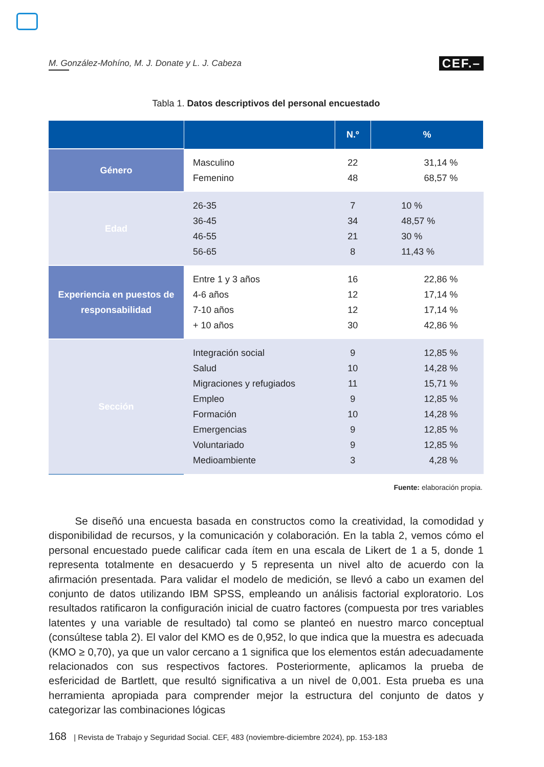M. González-Mohíno, M. J. Donate y L. J. Cabeza CEF.–
Tabla 1. Datos descriptivos del personal encuestado
| | | N.º | % |
| --- | --- | --- | --- |
| Género | Masculino Femenino | 22 48 | 31,14 % 68,57 % |
| Edad | 26-35 36-45 46-55 56-65 | 7 34 21 8 | 10 % 48,57 % 30 % 11,43 % |
| Experiencia en puestos de responsabilidad | Entre 1 y 3 años 4-6 años 7-10 años + 10 años | 16 12 12 30 | 22,86 % 17,14 % 17,14 % 42,86 % |
| Sección | Integración social Salud Migraciones y refugiados Empleo Formación Emergencias Voluntariado Medioambiente | 9 10 11 9 10 9 9 3 | 12,85 % 14,28 % 15,71 % 12,85 % 14,28 % 12,85 % 12,85 % 4,28 % |
Fuente: elaboración propia.
Se diseñó una encuesta basada en constructos como la creatividad, la comodidad y disponibilidad de recursos, y la comunicación y colaboración. En la tabla 2, vemos cómo el personal encuestado puede calificar cada ítem en una escala de Likert de 1 a 5, donde 1 representa totalmente en desacuerdo y 5 representa un nivel alto de acuerdo con la afirmación presentada. Para validar el modelo de medición, se llevó a cabo un examen del conjunto de datos utilizando IBM SPSS, empleando un análisis factorial exploratorio. Los resultados ratificaron la configuración inicial de cuatro factores (compuesta por tres variables latentes y una variable de resultado) tal como se planteó en nuestro marco conceptual (consúltese tabla 2). El valor del KMO es de 0,952, lo que indica que la muestra es adecuada (KMO ≥ 0,70), ya que un valor cercano a 1 significa que los elementos están adecuadamente relacionados con sus respectivos factores. Posteriormente, aplicamos la prueba de esfericidad de Bartlett, que resultó significativa a un nivel de 0,001. Esta prueba es una herramienta apropiada para comprender mejor la estructura del conjunto de datos y categorizar las combinaciones lógicas
168 | Revista de Trabajo y Seguridad Social. CEF, 483 (noviembre-diciembre 2024), pp. 153-183